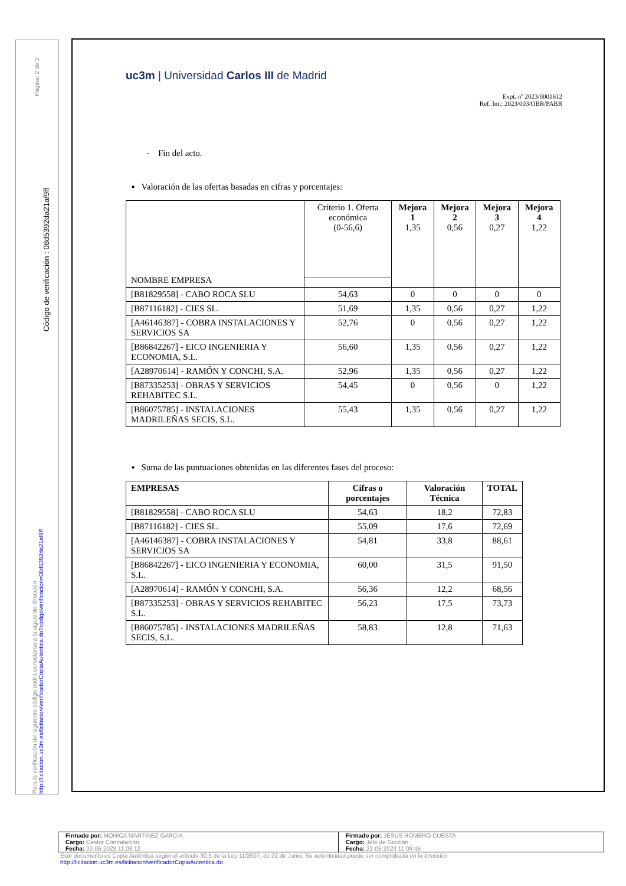Página: 2 de 3
Código de verificación : 08d5392da21af9ff
Para la verificación del siguiente código podrá conectarse a la siguiente dirección http://licitacion.uc3m.es/licitacion/verificadorCopiaAutentica.do?codigoVerificacion=08d5392da21af9ff
uc3m | Universidad Carlos III de Madrid
Expt. nº 2023/0001612
Ref. Int.: 2023/003/OBR/PABR
- Fin del acto.
▪ Valoración de las ofertas basadas en cifras y porcentajes:
| NOMBRE EMPRESA | Criterio 1. Oferta económica (0-56,6) | Mejora 1 1,35 | Mejora 2 0,56 | Mejora 3 0,27 | Mejora 4 1,22 |
| [B81829558] - CABO ROCA SLU | 54,63 | 0 | 0 | 0 | 0 |
| [B87116182] - CIES SL. | 51,69 | 1,35 | 0,56 | 0,27 | 1,22 |
| [A46146387] - COBRA INSTALACIONES Y SERVICIOS SA | 52,76 | 0 | 0,56 | 0,27 | 1,22 |
| [B86842267] - EICO INGENIERIA Y ECONOMIA, S.L. | 56,60 | 1,35 | 0,56 | 0,27 | 1,22 |
| [A28970614] - RAMÓN Y CONCHI, S.A. | 52,96 | 1,35 | 0,56 | 0,27 | 1,22 |
| [B87335253] - OBRAS Y SERVICIOS REHABITEC S.L. | 54,45 | 0 | 0,56 | 0 | 1,22 |
| [B86075785] - INSTALACIONES MADRILEÑAS SECIS, S.L. | 55,43 | 1,35 | 0,56 | 0,27 | 1,22 |
▪ Suma de las puntuaciones obtenidas en las diferentes fases del proceso:
| EMPRESAS | Cifras o porcentajes | Valoración Técnica | TOTAL |
| --- | --- | --- | --- |
| [B81829558] - CABO ROCA SLU | 54,63 | 18,2 | 72,83 |
| [B87116182] - CIES SL. | 55,09 | 17,6 | 72,69 |
| [A46146387] - COBRA INSTALACIONES Y SERVICIOS SA | 54,81 | 33,8 | 88,61 |
| [B86842267] - EICO INGENIERIA Y ECONOMIA, S.L. | 60,00 | 31,5 | 91,50 |
| [A28970614] - RAMÓN Y CONCHI, S.A. | 56,36 | 12,2 | 68,56 |
| [B87335253] - OBRAS Y SERVICIOS REHABITEC S.L. | 56,23 | 17,5 | 73,73 |
| [B86075785] - INSTALACIONES MADRILEÑAS SECIS, S.L. | 58,83 | 12,8 | 71,63 |
| Firmado por: MONICA MARTINEZ GARCIA Cargo: Gestor Contratación Fecha: 22-05-2023 11:03:12 | Firmado por: JESUS ROMERO CUESTA Cargo: Jefe de Sección Fecha: 22-05-2023 11:09:45 |
Este documento es Copia Auténtica según el artículo 30.5 de la Ley 11/2007, de 22 de Junio. Su autenticidad puede ser comprobada en la dirección
http://licitacion.uc3m.es/licitacion/verificadorCopiaAutentica.do